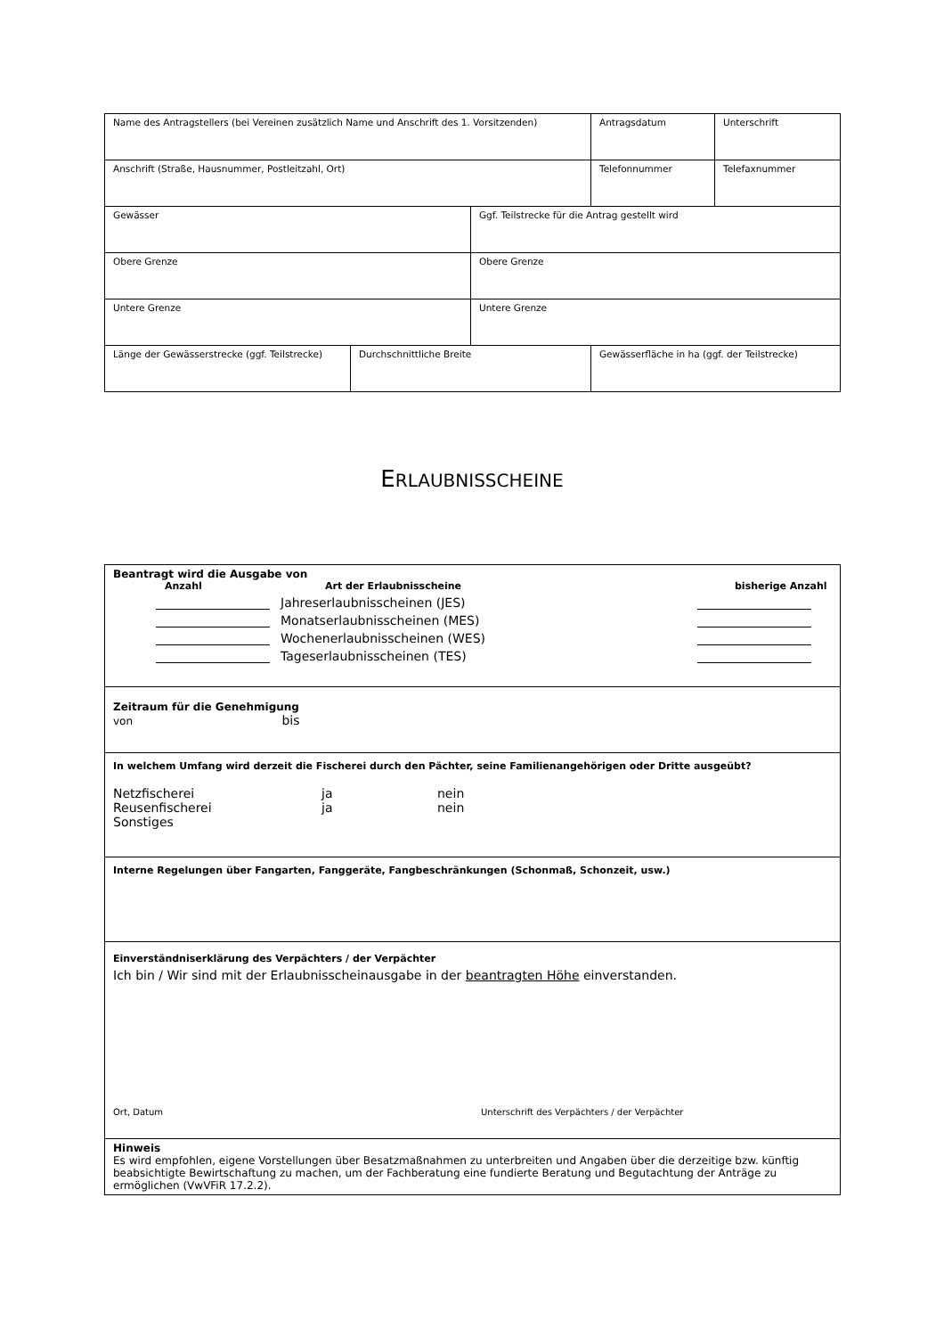| Name des Antragstellers (bei Vereinen zusätzlich Name und Anschrift des 1. Vorsitzenden) | | | | Antragsdatum | Unterschrift |
| Anschrift (Straße, Hausnummer, Postleitzahl, Ort) | | | | Telefonnummer | Telefaxnummer |
| Gewässer | | Ggf. Teilstrecke für die Antrag gestellt wird | | | |
| Obere Grenze | | Obere Grenze | | | |
| Untere Grenze | | Untere Grenze | | | |
| Länge der Gewässerstrecke (ggf. Teilstrecke) | Durchschnittliche Breite | | Gewässerfläche in ha (ggf. der Teilstrecke) | | |
ERLAUBNISSCHEINE
| Beantragt wird die Ausgabe von Anzahl Art der Erlaubnisscheine bisherige Anzahl Jahreserlaubnisscheinen (JES) Monatserlaubnisscheinen (MES) Wochenerlaubnisscheinen (WES) Tageserlaubnisscheinen (TES) |
| Zeitraum für die Genehmigung von bis |
| In welchem Umfang wird derzeit die Fischerei durch den Pächter, seine Familienangehörigen oder Dritte ausgeübt? Netzfischerei ja nein Reusenfischerei ja nein Sonstiges |
| Interne Regelungen über Fangarten, Fanggeräte, Fangbeschränkungen (Schonmaß, Schonzeit, usw.) |
| Einverständniserklärung des Verpächters / der Verpächter Ich bin / Wir sind mit der Erlaubnisscheinausgabe in der beantragten Höhe einverstanden. Ort, Datum Unterschrift des Verpächters / der Verpächter |
| Hinweis Es wird empfohlen, eigene Vorstellungen über Besatzmaßnahmen zu unterbreiten und Angaben über die derzeitige bzw. künftig beabsichtigte Bewirtschaftung zu machen, um der Fachberatung eine fundierte Beratung und Begutachtung der Anträge zu ermöglichen (VwVFiR 17.2.2). |